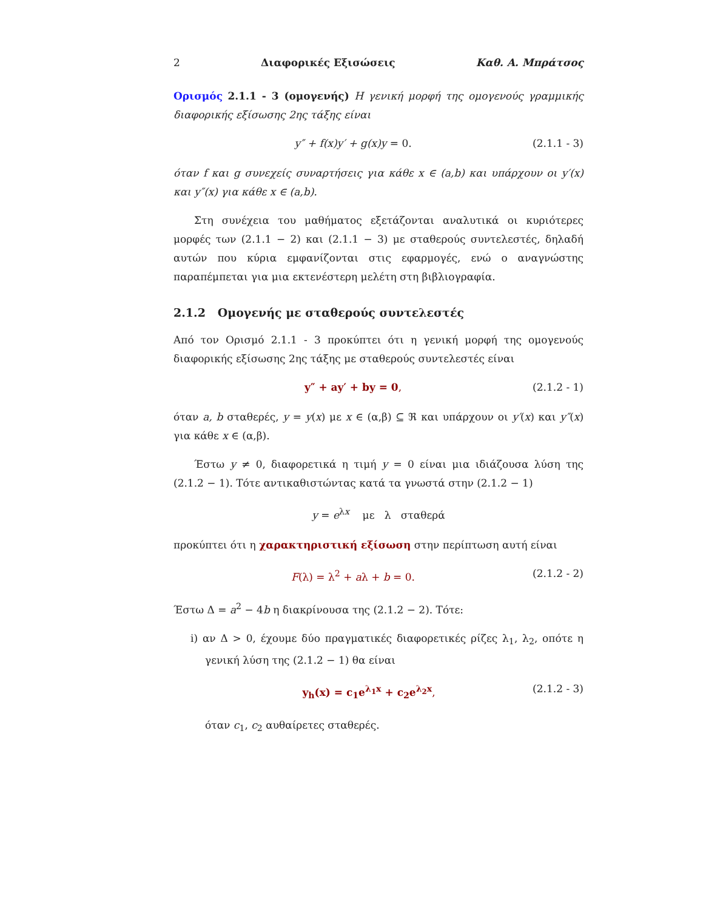2 Διαφορικές Εξισώσεις Καθ. Α. Μπράτσος
Ορισμός 2.1.1 - 3 (ομογενής) Η γενική μορφή της ομογενούς γραμμικής διαφορικής εξίσωσης 2ης τάξης είναι
y″ + f(x)y′ + g(x)y = 0. (2.1.1 - 3)
όταν f και g συνεχείς συναρτήσεις για κάθε x ∈ (a,b) και υπάρχουν οι y′(x) και y″(x) για κάθε x ∈ (a,b).
Στη συνέχεια του μαθήματος εξετάζονται αναλυτικά οι κυριότερες μορφές των (2.1.1 − 2) και (2.1.1 − 3) με σταθερούς συντελεστές, δηλαδή αυτών που κύρια εμφανίζονται στις εφαρμογές, ενώ ο αναγνώστης παραπέμπεται για μια εκτενέστερη μελέτη στη βιβλιογραφία.
2.1.2 Ομογενής με σταθερούς συντελεστές
Από τον Ορισμό 2.1.1 - 3 προκύπτει ότι η γενική μορφή της ομογενούς διαφορικής εξίσωσης 2ης τάξης με σταθερούς συντελεστές είναι
y″ + ay′ + by = 0, (2.1.2 - 1)
όταν a, b σταθερές, y = y(x) με x ∈ (α,β) ⊆ ℜ και υπάρχουν οι y′(x) και y″(x) για κάθε x ∈ (α,β).
Έστω y ≠ 0, διαφορετικά η τιμή y = 0 είναι μια ιδιάζουσα λύση της (2.1.2 − 1). Τότε αντικαθιστώντας κατά τα γνωστά στην (2.1.2 − 1)
y = e<sup>λx</sup> με λ σταθερά
προκύπτει ότι η χαρακτηριστική εξίσωση στην περίπτωση αυτή είναι
F(λ) = λ<sup>2</sup> + aλ + b = 0. (2.1.2 - 2)
Έστω Δ = a<sup>2</sup> − 4b η διακρίνουσα της (2.1.2 − 2). Τότε:
i) αν Δ > 0, έχουμε δύο πραγματικές διαφορετικές ρίζες λ<sub>1</sub>, λ<sub>2</sub>, οπότε η γενική λύση της (2.1.2 − 1) θα είναι
y<sub>h</sub>(x) = c<sub>1</sub>e<sup>λ<sub>1</sub>x</sup> + c<sub>2</sub>e<sup>λ<sub>2</sub>x</sup>, (2.1.2 - 3)
όταν c<sub>1</sub>, c<sub>2</sub> αυθαίρετες σταθερές.